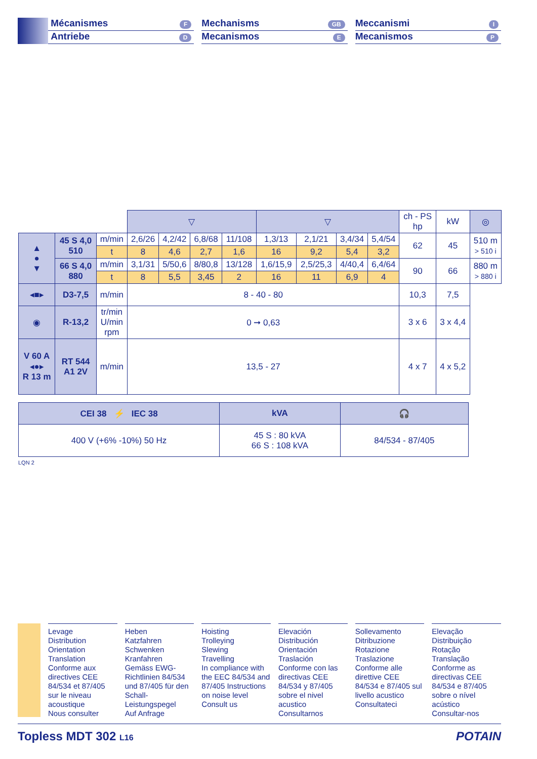Mécanismes F
Antriebe D
Mechanisms GB
Mecanismos E
Meccanismi I
Mecanismos P
| | | | ▽ | | | | ▽ | | | | ch - PS hp | kW | ◎ |
| ▲ ● ▼ | 45 S 4,0 510 | m/min | 2,6/26 | 4,2/42 | 6,8/68 | 11/108 | 1,3/13 | 2,1/21 | 3,4/34 | 5,4/54 | 62 | 45 | 510 m > 510 i |
| | | t | 8 | 4,6 | 2,7 | 1,6 | 16 | 9,2 | 5,4 | 3,2 | | | |
| | 66 S 4,0 880 | m/min | 3,1/31 | 5/50,6 | 8/80,8 | 13/128 | 1,6/15,9 | 2,5/25,3 | 4/40,4 | 6,4/64 | 90 | 66 | 880 m > 880 i |
| | | t | 8 | 5,5 | 3,45 | 2 | 16 | 11 | 6,9 | 4 | | | |
| ◂■▸ | D3-7,5 | m/min | 8 - 40 - 80 | | | | | | | | 10,3 | 7,5 | |
| ◉ | R-13,2 | tr/min U/min rpm | 0 ➞ 0,63 | | | | | | | | 3 x 6 | 3 x 4,4 | |
| V 60 A ◂●▸ R 13 m | RT 544 A1 2V | m/min | 13,5 - 27 | | | | | | | | 4 x 7 | 4 x 5,2 | |
| CEI 38 ⚡ IEC 38 | kVA | 🎧 |
| 400 V (+6% -10%) 50 Hz | 45 S : 80 kVA 66 S : 108 kVA | 84/534 - 87/405 |
LQN 2
Levage
Distribution
Orientation
Translation
Conforme aux directives CEE 84/534 et 87/405 sur le niveau acoustique
Nous consulter
Heben
Katzfahren
Schwenken
Kranfahren
Gemäss EWG-Richtlinien 84/534 und 87/405 für den Schall-Leistungspegel
Auf Anfrage
Hoisting
Trolleying
Slewing
Travelling
In compliance with the EEC 84/534 and 87/405 Instructions on noise level
Consult us
Elevación
Distribución
Orientación
Traslación
Conforme con las directivas CEE 84/534 y 87/405 sobre el nivel acustico
Consultarnos
Sollevamento
Ditribuzione
Rotazione
Traslazione
Conforme alle direttive CEE 84/534 e 87/405 sul livello acustico
Consultateci
Elevação
Distribuição
Rotação
Translação
Conforme as directivas CEE 84/534 e 87/405 sobre o nível acústico
Consultar-nos
Topless MDT 302 L16 POTAIN